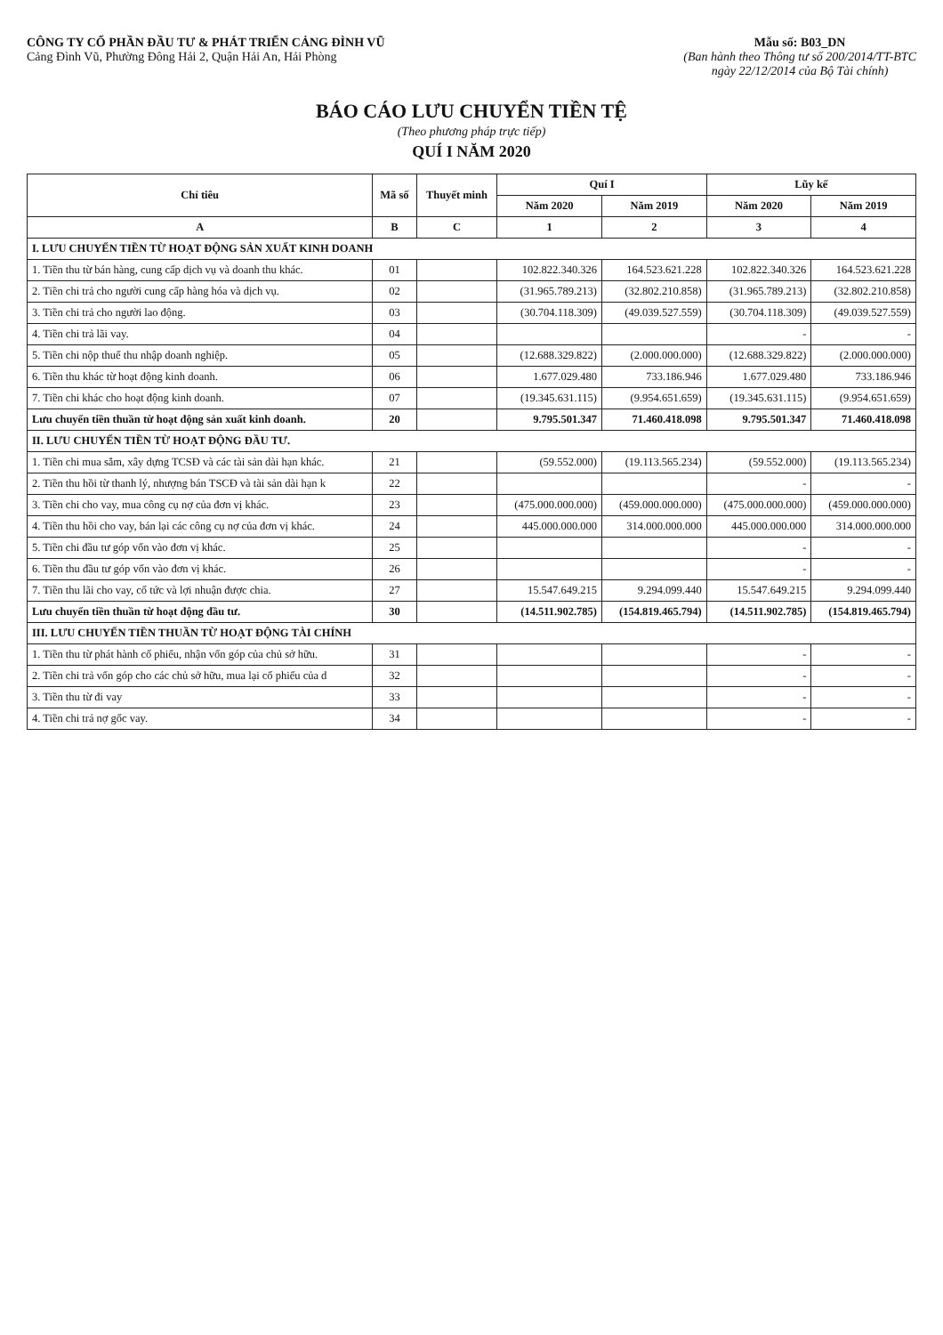CÔNG TY CỔ PHẦN ĐẦU TƯ & PHÁT TRIỂN CẢNG ĐÌNH VŨ
Cảng Đình Vũ, Phường Đông Hải 2, Quận Hải An, Hải Phòng
Mẫu số: B03_DN
(Ban hành theo Thông tư số 200/2014/TT-BTC
ngày 22/12/2014 của Bộ Tài chính)
BÁO CÁO LƯU CHUYỂN TIỀN TỆ
(Theo phương pháp trực tiếp)
QUÍ I NĂM 2020
| Chỉ tiêu | Mã số | Thuyết minh | Quí I | | Lũy kế | |
| --- | --- | --- | --- | --- | --- | --- |
| | | | Năm 2020 | Năm 2019 | Năm 2020 | Năm 2019 |
| A | B | C | 1 | 2 | 3 | 4 |
| I. LƯU CHUYỂN TIỀN TỪ HOẠT ĐỘNG SẢN XUẤT KINH DOANH | | | | | | |
| 1. Tiền thu từ bán hàng, cung cấp dịch vụ và doanh thu khác. | 01 | | 102.822.340.326 | 164.523.621.228 | 102.822.340.326 | 164.523.621.228 |
| 2. Tiền chi trả cho người cung cấp hàng hóa và dịch vụ. | 02 | | (31.965.789.213) | (32.802.210.858) | (31.965.789.213) | (32.802.210.858) |
| 3. Tiền chi trả cho người lao động. | 03 | | (30.704.118.309) | (49.039.527.559) | (30.704.118.309) | (49.039.527.559) |
| 4. Tiền chi trả lãi vay. | 04 | | | | - | - |
| 5. Tiền chi nộp thuế thu nhập doanh nghiệp. | 05 | | (12.688.329.822) | (2.000.000.000) | (12.688.329.822) | (2.000.000.000) |
| 6. Tiền thu khác từ hoạt động kinh doanh. | 06 | | 1.677.029.480 | 733.186.946 | 1.677.029.480 | 733.186.946 |
| 7. Tiền chi khác cho hoạt động kinh doanh. | 07 | | (19.345.631.115) | (9.954.651.659) | (19.345.631.115) | (9.954.651.659) |
| Lưu chuyển tiền thuần từ hoạt động sản xuất kinh doanh. | 20 | | 9.795.501.347 | 71.460.418.098 | 9.795.501.347 | 71.460.418.098 |
| II. LƯU CHUYỂN TIỀN TỪ HOẠT ĐỘNG ĐẦU TƯ. | | | | | | |
| 1. Tiền chi mua sắm, xây dựng TCSĐ và các tài sản dài hạn khác. | 21 | | (59.552.000) | (19.113.565.234) | (59.552.000) | (19.113.565.234) |
| 2. Tiền thu hồi từ thanh lý, nhượng bán TSCĐ và tài sản dài hạn k | 22 | | | | - | - |
| 3. Tiền chi cho vay, mua công cụ nợ của đơn vị khác. | 23 | | (475.000.000.000) | (459.000.000.000) | (475.000.000.000) | (459.000.000.000) |
| 4. Tiền thu hồi cho vay, bán lại các công cụ nợ của đơn vị khác. | 24 | | 445.000.000.000 | 314.000.000.000 | 445.000.000.000 | 314.000.000.000 |
| 5. Tiền chi đầu tư góp vốn vào đơn vị khác. | 25 | | | | - | - |
| 6. Tiền thu đầu tư góp vốn vào đơn vị khác. | 26 | | | | - | - |
| 7. Tiền thu lãi cho vay, cổ tức và lợi nhuận được chia. | 27 | | 15.547.649.215 | 9.294.099.440 | 15.547.649.215 | 9.294.099.440 |
| Lưu chuyển tiền thuần từ hoạt động đầu tư. | 30 | | (14.511.902.785) | (154.819.465.794) | (14.511.902.785) | (154.819.465.794) |
| III. LƯU CHUYỂN TIỀN THUẦN TỪ HOẠT ĐỘNG TÀI CHÍNH | | | | | | |
| 1. Tiền thu từ phát hành cổ phiếu, nhận vốn góp của chủ sở hữu. | 31 | | | | - | - |
| 2. Tiền chi trả vốn góp cho các chủ sở hữu, mua lại cổ phiếu của d | 32 | | | | - | - |
| 3. Tiền thu từ đi vay | 33 | | | | - | - |
| 4. Tiền chi trả nợ gốc vay. | 34 | | | | - | - |